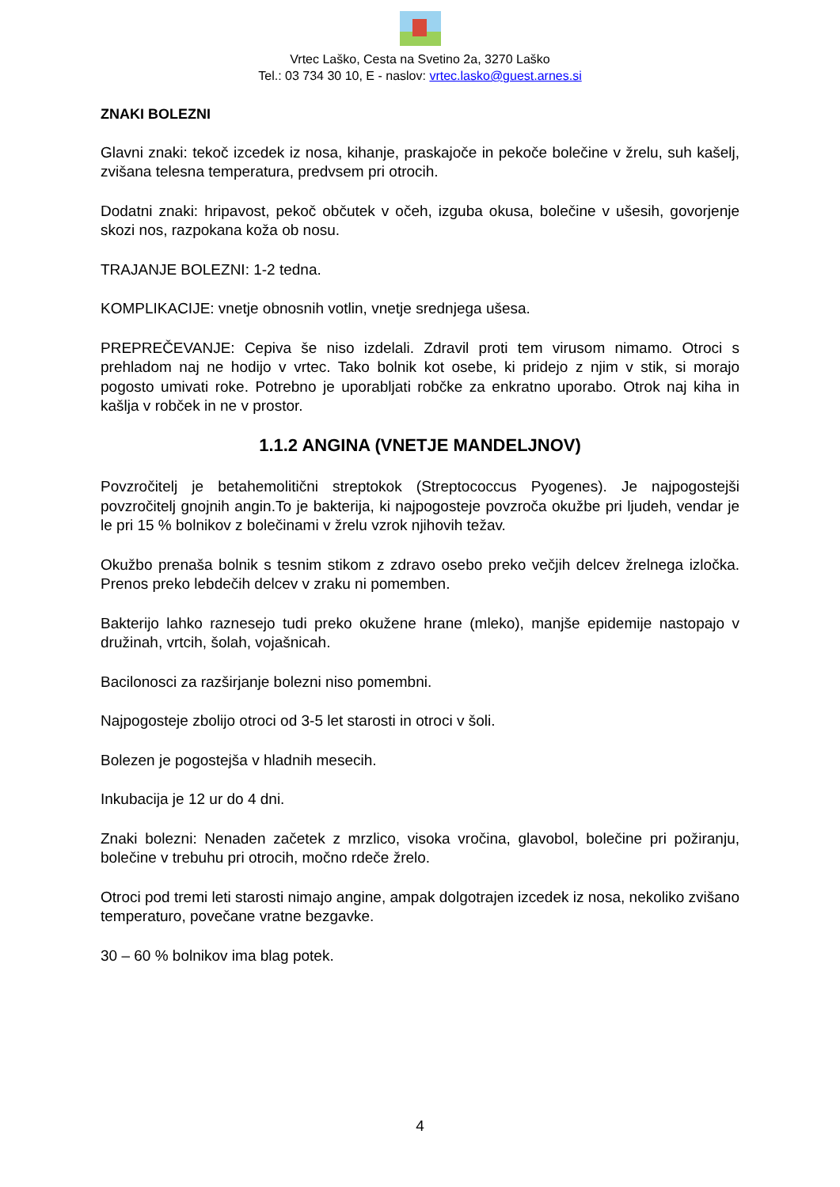Vrtec Laško, Cesta na Svetino 2a, 3270 Laško
Tel.: 03 734 30 10, E - naslov: vrtec.lasko@guest.arnes.si
ZNAKI BOLEZNI
Glavni znaki: tekoč izcedek iz nosa, kihanje, praskajoče in pekoče bolečine v žrelu, suh kašelj, zvišana telesna temperatura, predvsem pri otrocih.
Dodatni znaki: hripavost, pekoč občutek v očeh, izguba okusa, bolečine v ušesih, govorjenje skozi nos, razpokana koža ob nosu.
TRAJANJE BOLEZNI: 1-2 tedna.
KOMPLIKACIJE: vnetje obnosnih votlin, vnetje srednjega ušesa.
PREPREČEVANJE: Cepiva še niso izdelali. Zdravil proti tem virusom nimamo. Otroci s prehladom naj ne hodijo v vrtec. Tako bolnik kot osebe, ki pridejo z njim v stik, si morajo pogosto umivati roke. Potrebno je uporabljati robčke za enkratno uporabo. Otrok naj kiha in kašlja v robček in ne v prostor.
1.1.2 ANGINA (VNETJE MANDELJNOV)
Povzročitelj je betahemolitični streptokok (Streptococcus Pyogenes). Je najpogostejši povzročitelj gnojnih angin.To je bakterija, ki najpogosteje povzroča okužbe pri ljudeh, vendar je le pri 15 % bolnikov z bolečinami v žrelu vzrok njihovih težav.
Okužbo prenaša bolnik s tesnim stikom z zdravo osebo preko večjih delcev žrelnega izločka. Prenos preko lebdečih delcev v zraku ni pomemben.
Bakterijo lahko raznesejo tudi preko okužene hrane (mleko), manjše epidemije nastopajo v družinah, vrtcih, šolah, vojašnicah.
Bacilonosci za razširjanje bolezni niso pomembni.
Najpogosteje zbolijo otroci od 3-5 let starosti in otroci v šoli.
Bolezen je pogostejša v hladnih mesecih.
Inkubacija je 12 ur do 4 dni.
Znaki bolezni: Nenaden začetek z mrzlico, visoka vročina, glavobol, bolečine pri požiranju, bolečine v trebuhu pri otrocih, močno rdeče žrelo.
Otroci pod tremi leti starosti nimajo angine, ampak dolgotrajen izcedek iz nosa, nekoliko zvišano temperaturo, povečane vratne bezgavke.
30 – 60 % bolnikov ima blag potek.
4